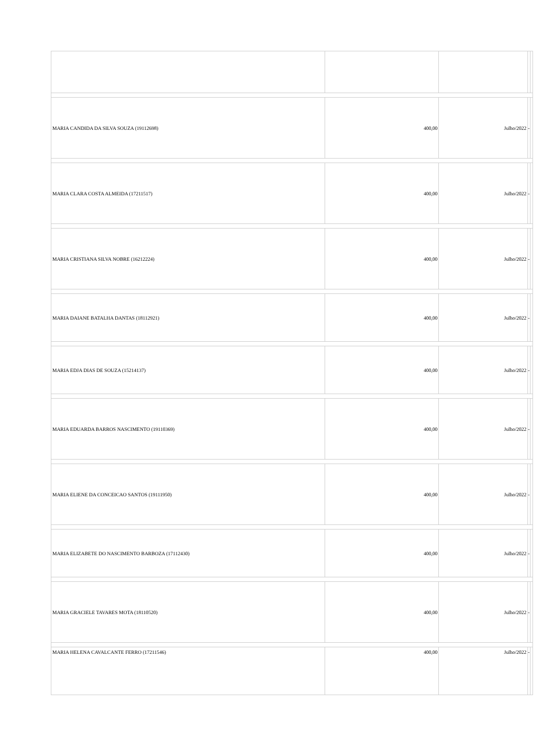| MARIA CANDIDA DA SILVA SOUZA (19112698) | 400,00 | Julho/2022 | - | |
| MARIA CLARA COSTA ALMEIDA (17211517) | 400,00 | Julho/2022 | - | |
| MARIA CRISTIANA SILVA NOBRE (16212224) | 400,00 | Julho/2022 | - | |
| MARIA DAIANE BATALHA DANTAS (18112921) | 400,00 | Julho/2022 | - | |
| MARIA EDJA DIAS DE SOUZA (15214137) | 400,00 | Julho/2022 | - | |
| MARIA EDUARDA BARROS NASCIMENTO (19110369) | 400,00 | Julho/2022 | - | |
| MARIA ELIENE DA CONCEICAO SANTOS (19111950) | 400,00 | Julho/2022 | - | |
| MARIA ELIZABETE DO NASCIMENTO BARBOZA (17112430) | 400,00 | Julho/2022 | - | |
| MARIA GRACIELE TAVARES MOTA (18110520) | 400,00 | Julho/2022 | - | |
| MARIA HELENA CAVALCANTE FERRO (17211546) | 400,00 | Julho/2022 | - | |